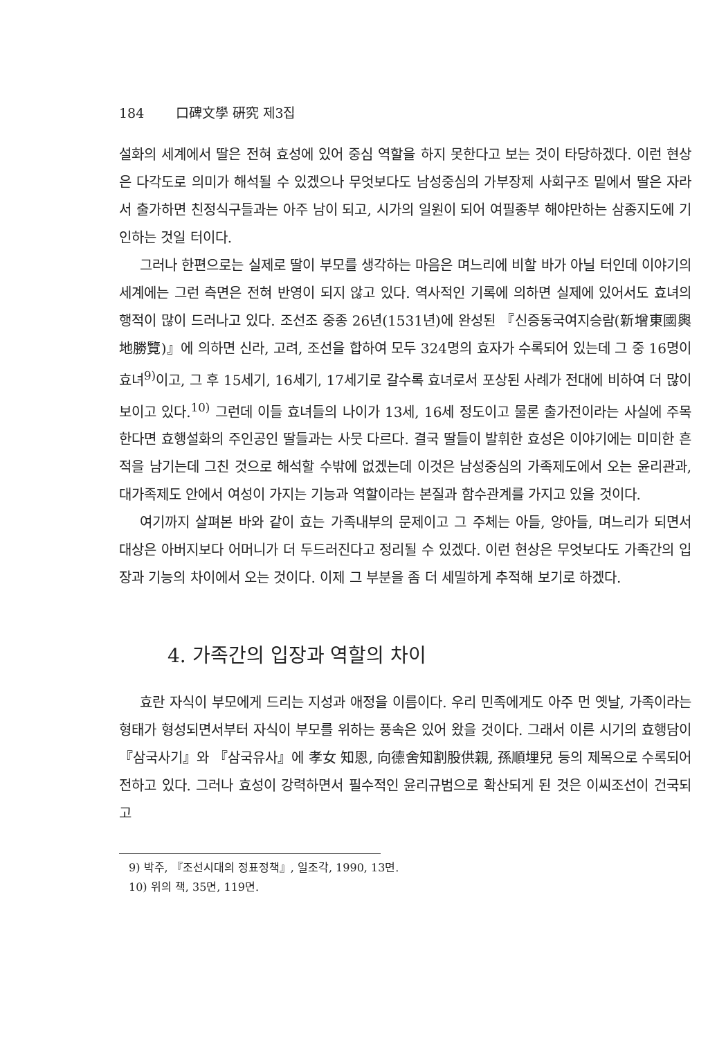184 口碑文學 硏究 제3집
설화의 세계에서 딸은 전혀 효성에 있어 중심 역할을 하지 못한다고 보는 것이 타당하겠다. 이런 현상은 다각도로 의미가 해석될 수 있겠으나 무엇보다도 남성중심의 가부장제 사회구조 밑에서 딸은 자라서 출가하면 친정식구들과는 아주 남이 되고, 시가의 일원이 되어 여필종부 해야만하는 삼종지도에 기인하는 것일 터이다.
그러나 한편으로는 실제로 딸이 부모를 생각하는 마음은 며느리에 비할 바가 아닐 터인데 이야기의 세계에는 그런 측면은 전혀 반영이 되지 않고 있다. 역사적인 기록에 의하면 실제에 있어서도 효녀의 행적이 많이 드러나고 있다. 조선조 중종 26년(1531년)에 완성된 『신증동국여지승람(新增東國輿地勝覽)』에 의하면 신라, 고려, 조선을 합하여 모두 324명의 효자가 수록되어 있는데 그 중 16명이 효녀<sup>9)</sup>이고, 그 후 15세기, 16세기, 17세기로 갈수록 효녀로서 포상된 사례가 전대에 비하여 더 많이 보이고 있다.<sup>10)</sup> 그런데 이들 효녀들의 나이가 13세, 16세 정도이고 물론 출가전이라는 사실에 주목한다면 효행설화의 주인공인 딸들과는 사뭇 다르다. 결국 딸들이 발휘한 효성은 이야기에는 미미한 흔적을 남기는데 그친 것으로 해석할 수밖에 없겠는데 이것은 남성중심의 가족제도에서 오는 윤리관과, 대가족제도 안에서 여성이 가지는 기능과 역할이라는 본질과 함수관계를 가지고 있을 것이다.
여기까지 살펴본 바와 같이 효는 가족내부의 문제이고 그 주체는 아들, 양아들, 며느리가 되면서 대상은 아버지보다 어머니가 더 두드러진다고 정리될 수 있겠다. 이런 현상은 무엇보다도 가족간의 입장과 기능의 차이에서 오는 것이다. 이제 그 부분을 좀 더 세밀하게 추적해 보기로 하겠다.
4. 가족간의 입장과 역할의 차이
효란 자식이 부모에게 드리는 지성과 애정을 이름이다. 우리 민족에게도 아주 먼 옛날, 가족이라는 형태가 형성되면서부터 자식이 부모를 위하는 풍속은 있어 왔을 것이다. 그래서 이른 시기의 효행담이 『삼국사기』와 『삼국유사』에 孝女 知恩, 向德舍知割股供親, 孫順埋兒 등의 제목으로 수록되어 전하고 있다. 그러나 효성이 강력하면서 필수적인 윤리규범으로 확산되게 된 것은 이씨조선이 건국되고
9) 박주, 『조선시대의 정표정책』, 일조각, 1990, 13면.
10) 위의 책, 35면, 119면.